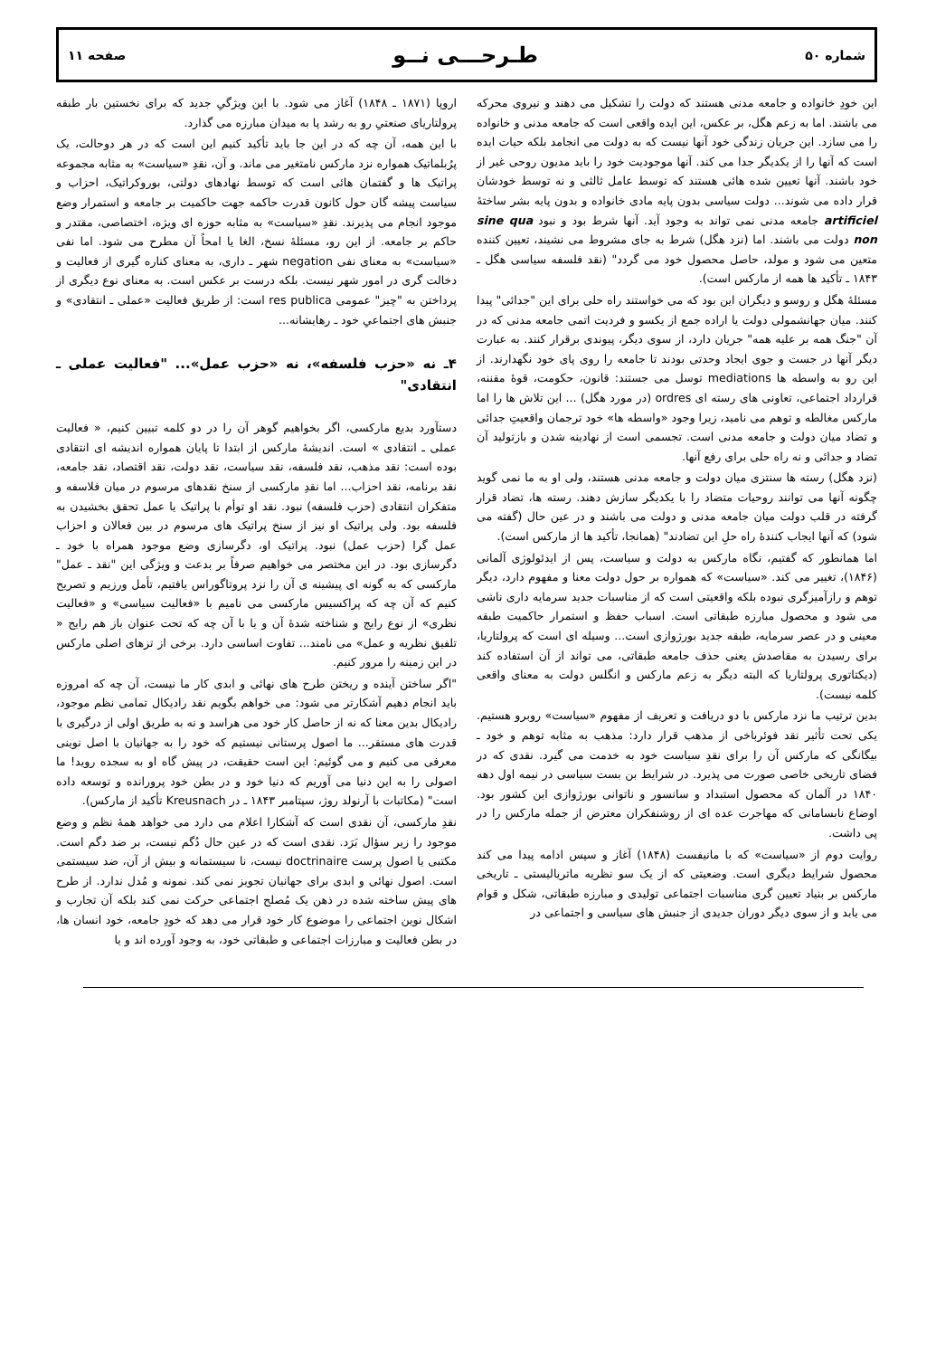شماره ۵۰ طـرحـــی نــو صفحه ۱۱
این خودِ خانواده و جامعه مدنی هستند که دولت را تشکیل می دهند و نیروی محرکه می باشند. اما به زعم هگل، بر عکس، این ایده واقعی است که جامعه مدنی و خانواده را می سازد. این جریان زندگی خود آنها نیست که به دولت می انجامد بلکه حیات ایده است که آنها را از یکدیگر جدا می کند. آنها موجودیت خود را باید مدیون روحی غیر از خود باشند. آنها تعیین شده هائی هستند که توسط عامل ثالثی و نه توسط خودشان قرار داده می شوند... دولت سیاسی بدون پایه مادی خانواده و بدون پایه بشر ساختهٔ artificiel جامعه مدنی نمی تواند به وجود آید. آنها شرط بود و نبود sine qua non دولت می باشند. اما (نزد هگل) شرط به جای مشروط می نشیند، تعیین کننده متعین می شود و مولد، حاصل محصول خود می گردد" (نقد فلسفه سیاسی هگل ـ ۱۸۴۳ ـ تأکید ها همه از مارکس است).
مسئلهٔ هگل و روسو و دیگران این بود که می خواستند راه حلی برای این "جدائی" پیدا کنند. میان جهانشمولی دولت یا اراده جمع از یکسو و فردیت اتمی جامعه مدنی که در آن "جنگ همه بر علیه همه" جریان دارد، از سوی دیگر، پیوندی برقرار کنند. به عبارت دیگر آنها در جست و جوی ایجاد وحدتی بودند تا جامعه را روی پای خود نگهدارند. از این رو به واسطه ها mediations توسل می جستند: قانون، حکومت، قوهٔ مقننه، قرارداد اجتماعی، تعاونی های رسته ای ordres (در مورد هگل) ... این تلاش ها را اما مارکس مغالطه و توهم می نامید، زیرا وجود «واسطه ها» خود ترجمان واقعیتِ جدائی و تضاد میان دولت و جامعه مدنی است. تجسمی است از نهادینه شدن و بازتولید آن تضاد و جدائی و نه راه حلی برای رفع آنها.
(نزد هگل) رسته ها سنتزی میان دولت و جامعه مدنی هستند، ولی او به ما نمی گوید چگونه آنها می توانند روحیات متضاد را با یکدیگر سازش دهند. رسته ها، تضاد قرار گرفته در قلب دولت میان جامعه مدنی و دولت می باشند و در عین حال (گفته می شود) که آنها ایجاب کنندهٔ راه حلِ این تضادند" (همانجا، تأکید ها از مارکس است).
اما همانطور که گفتیم، نگاه مارکس به دولت و سیاست، پس از ایدئولوژی آلمانی (۱۸۴۶)، تغییر می کند. «سیاست» که همواره بر حول دولت معنا و مفهوم دارد، دیگر توهم و رازآمیزگری نبوده بلکه واقعیتی است که از مناسبات جدید سرمایه داری ناشی می شود و محصول مبارزه طبقاتی است. اسباب حفظ و استمرار حاکمیت طبقه معینی و در عصر سرمایه، طبقه جدید بورژوازی است... وسیله ای است که پرولتاریا، برای رسیدن به مقاصدش یعنی حذف جامعه طبقاتی، می تواند از آن استفاده کند (دیکتاتوری پرولتاریا که البته دیگر به زعم مارکس و انگلس دولت به معنای واقعی کلمه نیست).
بدین ترتیب ما نزد مارکس با دو دریافت و تعریف از مفهوم «سیاست» روبرو هستیم. یکی تحت تأثیر نقد فوئرباخی از مذهب قرار دارد: مذهب به مثابه توهم و خود ـ بیگانگی که مارکس آن را برای نقدِ سیاست خود به خدمت می گیرد. نقدی که در فضای تاریخی خاصی صورت می پذیرد. در شرایط بن بست سیاسی در نیمه اول دهه ۱۸۴۰ در آلمان که محصول استبداد و سانسور و ناتوانی بورژوازی این کشور بود. اوضاع نابسامانی که مهاجرت عده ای از روشنفکران معترض از جمله مارکس را در پی داشت.
روایت دوم از «سیاست» که با مانیفست (۱۸۴۸) آغاز و سپس ادامه پیدا می کند محصول شرایط دیگری است. وضعیتی که از یک سو نظریه ماتریالیستی ـ تاریخی مارکس بر بنیاد تعیین گری مناسبات اجتماعی تولیدی و مبارزه طبقاتی، شکل و قوام می یابد و از سوی دیگر دوران جدیدی از جنبش های سیاسی و اجتماعی در
اروپا (۱۸۷۱ ـ ۱۸۴۸) آغاز می شود. با این ویژگیِ جدید که برای نخستین بار طبقه پرولتاریای صنعتیِ رو به رشد پا به میدان مبارزه می گذارد.
با این همه، آن چه که در این جا باید تأکید کنیم این است که در هر دوحالت، یک پرُبلماتیک همواره نزد مارکس نامتغیر می ماند. و آن، نقدِ «سیاست» به مثابه مجموعه پراتیک ها و گفتمان هائی است که توسط نهادهای دولتی، بوروکراتیک، احزاب و سیاست پیشه گان حول کانون قدرت حاکمه جهت حاکمیت بر جامعه و استمرار وضع موجود انجام می پذیرند. نقدِ «سیاست» به مثابه حوزه ای ویژه، اختصاصی، مقتدر و حاکم بر جامعه. از این رو، مسئلهٔ نسخ، الغا یا امحاً آن مطرح می شود. اما نفی «سیاست» به معنای نفی negation شهر ـ داری، به معنای کناره گیری از فعالیت و دخالت گری در امور شهر نیست. بلکه درست بر عکس است. به معنای نوع دیگری از پرداختن به "چیز" عمومی res publica است: از طریق فعالیت «عملی ـ انتقادی» و جنبش های اجتماعیِ خود ـ رهایشانه...
۴ـ نه «حزب فلسفه»، نه «حزب عمل»... "فعالیت عملی ـ انتقادی"
دستآورد بدیع مارکسی، اگر بخواهیم گوهر آن را در دو کلمه تبیین کنیم، « فعالیت عملی ـ انتقادی » است. اندیشهٔ مارکس از ابتدا تا پایان همواره اندیشه ای انتقادی بوده است: نقد مذهب، نقد فلسفه، نقد سیاست، نقد دولت، نقد اقتصاد، نقد جامعه، نقد برنامه، نقد احزاب... اما نقدِ مارکسی از سنخ نقدهای مرسوم در میان فلاسفه و متفکران انتقادی (حزب فلسفه) نبود. نقد او توأم با پراتیک یا عمل تحقق بخشیدن به فلسفه بود. ولی پراتیک او نیز از سنخ پراتیک های مرسوم در بین فعالان و احزاب عمل گرا (حزب عمل) نبود. پراتیک او، دگرسازی وضع موجود همراه با خود ـ دگرسازی بود. در این مختصر می خواهیم صرفاً بر بدعت و ویژگی این "نقد ـ عمل" مارکسی که به گونه ای پیشینه ی آن را نزد پروتاگوراس یافتیم، تأمل ورزیم و تصریح کنیم که آن چه که پراکسیس مارکسی می نامیم با «فعالیت سیاسی» و «فعالیت نظری» از نوع رایج و شناخته شدهٔ آن و یا با آن چه که تحت عنوان باز هم رایج « تلفیق نظریه و عمل» می نامند... تفاوت اساسی دارد. برخی از تزهای اصلی مارکس در این زمینه را مرور کنیم.
"اگر ساختن آینده و ریختن طرح های نهائی و ابدی کار ما نیست، آن چه که امروزه باید انجام دهیم آشکارتر می شود: می خواهم بگویم نقد رادیکال تمامی نظم موجود، رادیکال بدین معنا که نه از حاصل کار خود می هراسد و نه به طریق اولی از درگیری با قدرت های مستقر... ما اصول پرستانی نیستیم که خود را به جهانیان با اصل نوینی معرفی می کنیم و می گوئیم: این است حقیقت، در پیش گاه او به سجده روید! ما اصولی را به این دنیا می آوریم که دنیا خود و در بطن خود پرورانده و توسعه داده است" (مکاتبات با آرنولد روژ، سپتامبر ۱۸۴۳ ـ در Kreusnach تأکید از مارکس).
نقدِ مارکسی، آن نقدی است که آشکارا اعلام می دارد می خواهد همهٔ نظم و وضع موجود را زیر سؤال بَرَد. نقدی است که در عین حال دُگم نیست، بر ضد دگم است. مکتبی یا اصول پرست doctrinaire نیست، نا سیستمانه و بیش از آن، ضد سیستمی است. اصول نهائی و ابدی برای جهانیان تجویز نمی کند. نمونه و مُدل ندارد. از طرح های پیش ساخته شده در ذهن یک مُصلح اجتماعی حرکت نمی کند بلکه آن تجارب و اشکال نوین اجتماعی را موضوع کار خود قرار می دهد که خودِ جامعه، خود انسان ها، در بطن فعالیت و مبارزات اجتماعی و طبقاتی خود، به وجود آورده اند و یا